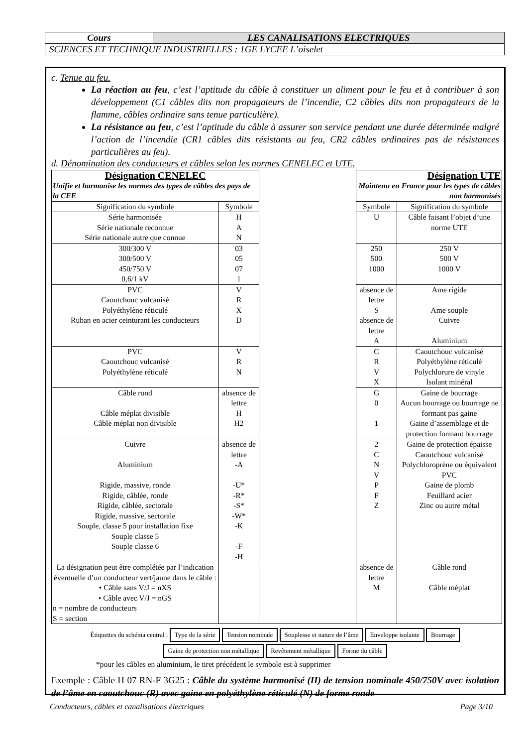| Cours | LES CANALISATIONS ELECTRIQUES |
| SCIENCES ET TECHNIQUE INDUSTRIELLES : 1GE LYCEE L’oiselet | |
c. Tenue au feu.
La réaction au feu, c’est l’aptitude du câble à constituer un aliment pour le feu et à contribuer à son développement (C1 câbles dits non propagateurs de l’incendie, C2 câbles dits non propagateurs de la flamme, câbles ordinaire sans tenue particulière).
La résistance au feu, c’est l’aptitude du câble à assurer son service pendant une durée déterminée malgré l’action de l’incendie (CR1 câbles dits résistants au feu, CR2 câbles ordinaires pas de résistances particulières au feu).
d. Dénomination des conducteurs et câbles selon les normes CENELEC et UTE.
| Désignation CENELEC Unifie et harmonise les normes des types de câbles des pays de la CEE | | | Désignation UTE Maintenu en France pour les types de câbles non harmonisés | |
| Signification du symbole | Symbole | | Symbole | Signification du symbole |
| Série harmonisée Série nationale reconnue Série nationale autre que connue | H A N | | U | Câble faisant l’objet d’une norme UTE |
| 300/300 V 300/500 V 450/750 V 0,6/1 kV | 03 05 07 1 | | 250 500 1000 | 250 V 500 V 1000 V |
| PVC Caoutchouc vulcanisé Polyéthylène réticulé Ruban en acier ceinturant les conducteurs | V R X D | | absence de lettre S absence de lettre A | Ame rigide Ame souple Cuivre Aluminium |
| PVC Caoutchouc vulcanisé Polyéthylène réticulé | V R N | | C R V X | Caoutchouc vulcanisé Polyéthylène réticulé Polychlorure de vinyle Isolant minéral |
| Câble rond Câble méplat divisible Câble méplat non divisible | absence de lettre H H2 | | G 0 1 | Gaine de bourrage Aucun bourrage ou bourrage ne formant pas gaine Gaine d’assemblage et de protection formant bourrage |
| Cuivre Aluminium Rigide, massive, ronde Rigide, câblée, ronde Rigide, câblée, sectorale Rigide, massive, sectorale Souple, classe 5 pour installation fixe Souple classe 5 Souple classe 6 | absence de lettre -A -U* -R* -S* -W* -K -F -H | | 2 C N V P F Z | Gaine de protection épaisse Caoutchouc vulcanisé Polychloroprène ou équivalent PVC Gaine de plomb Feuillard acier Zinc ou autre métal |
| La désignation peut être complétée par l’indication éventuelle d’un conducteur vert/jaune dans le câble : • Câble sans V/J = nXS • Câble avec V/J = nGS n = nombre de conducteurs S = section | | | absence de lettre M | Câble rond Câble méplat |
Étiquettes du schéma central : Type de la série Tension nominale Souplesse et nature de l’âme Enveloppe isolante Bourrage Gaine de protection non métallique Revêtement métallique Forme du câble
*pour les câbles en aluminium, le tiret précédent le symbole est à supprimer
Exemple : Câble H 07 RN-F 3G25 : Câble du système harmonisé (H) de tension nominale 450/750V avec isolation de l’âme en caoutchouc (R) avec gaine en polyéthylène réticulé (N) de forme ronde
Conducteurs, câbles et canalisations électriques Page 3/10